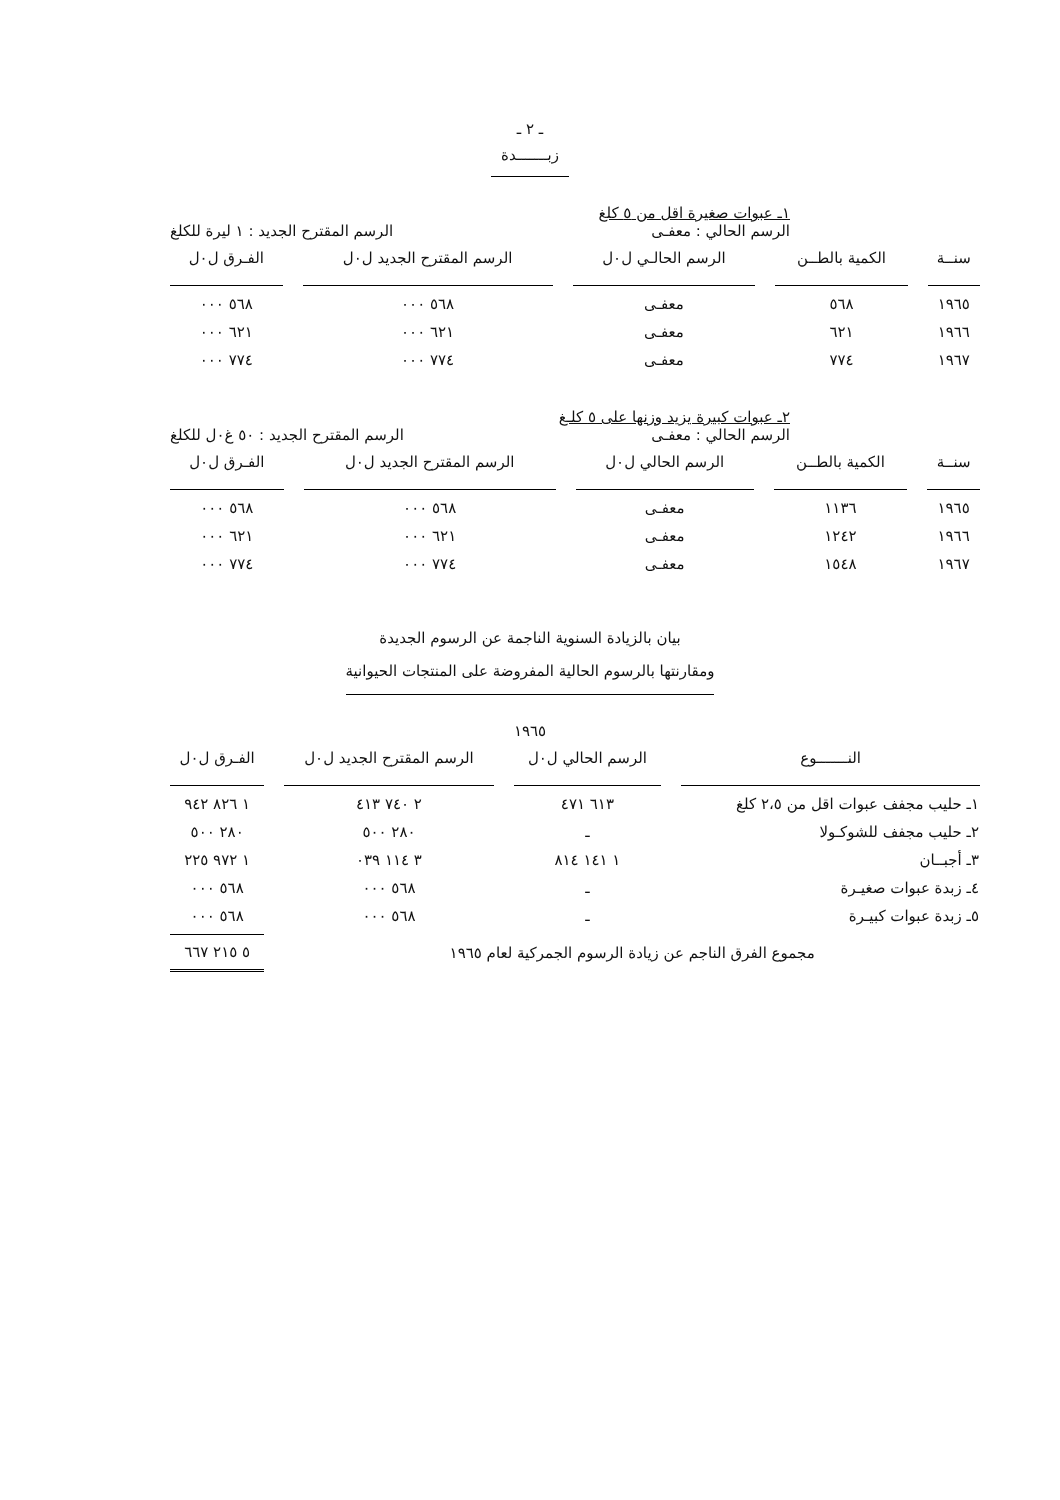ـ ٢ ـ
زبـــــــدة
١ـ عبوات صغيرة اقل من ٥ كلغ
الرسم الحالي : معفـى الرسم المقترح الجديد : ١ ليرة للكلغ
| سنــة | الكمية بالطــن | الرسم الحالـي ل٠ل | الرسم المقترح الجديد ل٠ل | الفـرق ل٠ل |
| --- | --- | --- | --- | --- |
| ١٩٦٥ | ٥٦٨ | معفـى | ٥٦٨ ٠٠٠ | ٥٦٨ ٠٠٠ |
| ١٩٦٦ | ٦٢١ | معفـى | ٦٢١ ٠٠٠ | ٦٢١ ٠٠٠ |
| ١٩٦٧ | ٧٧٤ | معفـى | ٧٧٤ ٠٠٠ | ٧٧٤ ٠٠٠ |
٢ـ عبوات كبيرة يزيد وزنها على ٥ كلـغ
الرسم الحالي : معفـى الرسم المقترح الجديد : ٥٠ غ٠ل للكلغ
| سنــة | الكمية بالطــن | الرسم الحالي ل٠ل | الرسم المقترح الجديد ل٠ل | الفـرق ل٠ل |
| --- | --- | --- | --- | --- |
| ١٩٦٥ | ١١٣٦ | معفـى | ٥٦٨ ٠٠٠ | ٥٦٨ ٠٠٠ |
| ١٩٦٦ | ١٢٤٢ | معفـى | ٦٢١ ٠٠٠ | ٦٢١ ٠٠٠ |
| ١٩٦٧ | ١٥٤٨ | معفـى | ٧٧٤ ٠٠٠ | ٧٧٤ ٠٠٠ |
بيان بالزيادة السنوية الناجمة عن الرسوم الجديدة
ومقارنتها بالرسوم الحالية المفروضة على المنتجات الحيوانية
١٩٦٥
| النـــــــوع | الرسم الحالي ل٠ل | الرسم المقترح الجديد ل٠ل | الفـرق ل٠ل |
| --- | --- | --- | --- |
| ١ـ حليب مجفف عبوات اقل من ٢،٥ كلغ | ٦١٣ ٤٧١ | ٢ ٧٤٠ ٤١٣ | ١ ٨٢٦ ٩٤٢ |
| ٢ـ حليب مجفف للشوكـولا | ـ | ٢٨٠ ٥٠٠ | ٢٨٠ ٥٠٠ |
| ٣ـ أجبــان | ١ ١٤١ ٨١٤ | ٣ ١١٤ ٠٣٩ | ١ ٩٧٢ ٢٢٥ |
| ٤ـ زبدة عبوات صغيـرة | ـ | ٥٦٨ ٠٠٠ | ٥٦٨ ٠٠٠ |
| ٥ـ زبدة عبوات كبيـرة | ـ | ٥٦٨ ٠٠٠ | ٥٦٨ ٠٠٠ |
| مجموع الفرق الناجم عن زيادة الرسوم الجمركية لعام ١٩٦٥ | | | ٥ ٢١٥ ٦٦٧ |